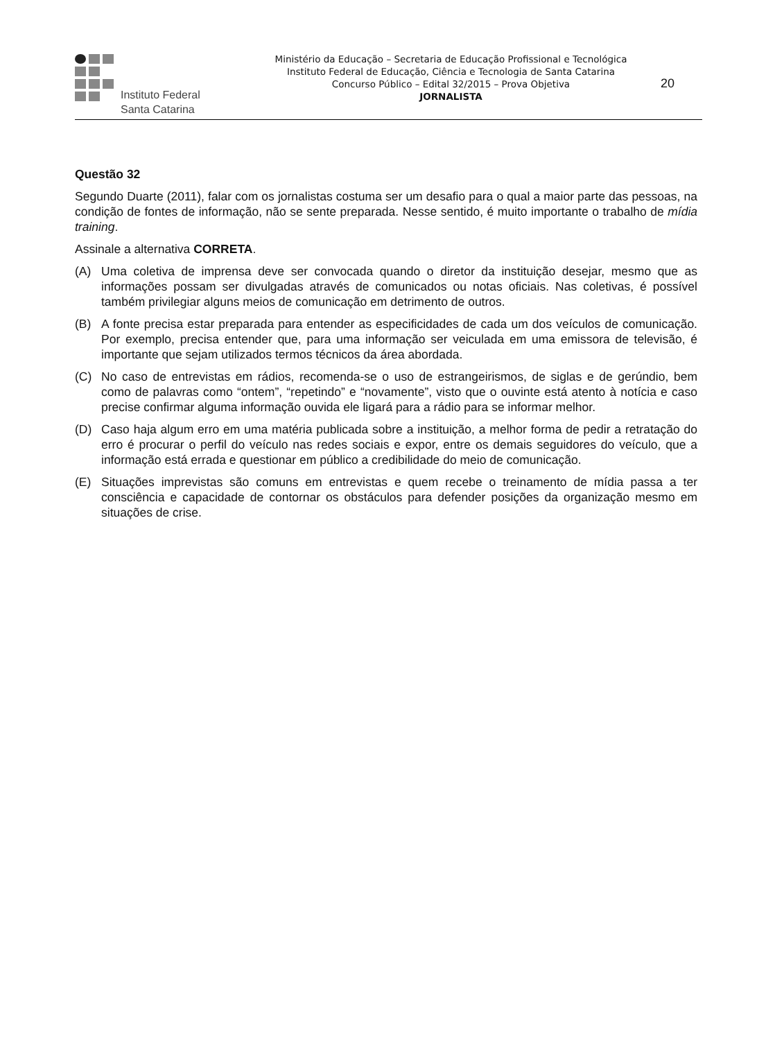Instituto Federal
Santa Catarina
Ministério da Educação – Secretaria de Educação Profissional e Tecnológica
Instituto Federal de Educação, Ciência e Tecnologia de Santa Catarina
Concurso Público – Edital 32/2015 – Prova Objetiva
JORNALISTA
20
Questão 32
Segundo Duarte (2011), falar com os jornalistas costuma ser um desafio para o qual a maior parte das pessoas, na condição de fontes de informação, não se sente preparada. Nesse sentido, é muito importante o trabalho de mídia training.
Assinale a alternativa CORRETA.
(A) Uma coletiva de imprensa deve ser convocada quando o diretor da instituição desejar, mesmo que as informações possam ser divulgadas através de comunicados ou notas oficiais. Nas coletivas, é possível também privilegiar alguns meios de comunicação em detrimento de outros.
(B) A fonte precisa estar preparada para entender as especificidades de cada um dos veículos de comunicação. Por exemplo, precisa entender que, para uma informação ser veiculada em uma emissora de televisão, é importante que sejam utilizados termos técnicos da área abordada.
(C) No caso de entrevistas em rádios, recomenda-se o uso de estrangeirismos, de siglas e de gerúndio, bem como de palavras como “ontem”, “repetindo” e “novamente”, visto que o ouvinte está atento à notícia e caso precise confirmar alguma informação ouvida ele ligará para a rádio para se informar melhor.
(D) Caso haja algum erro em uma matéria publicada sobre a instituição, a melhor forma de pedir a retratação do erro é procurar o perfil do veículo nas redes sociais e expor, entre os demais seguidores do veículo, que a informação está errada e questionar em público a credibilidade do meio de comunicação.
(E) Situações imprevistas são comuns em entrevistas e quem recebe o treinamento de mídia passa a ter consciência e capacidade de contornar os obstáculos para defender posições da organização mesmo em situações de crise.